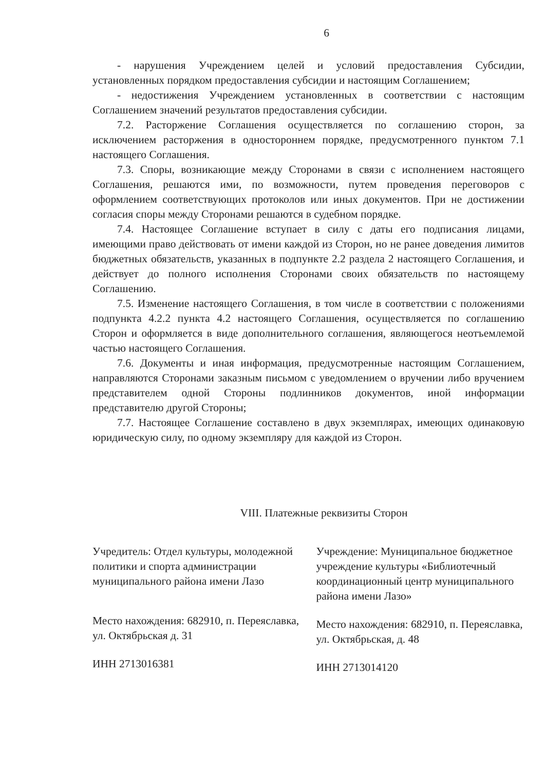6
- нарушения Учреждением целей и условий предоставления Субсидии, установленных порядком предоставления субсидии и настоящим Соглашением;
- недостижения Учреждением установленных в соответствии с настоящим Соглашением значений результатов предоставления субсидии.
7.2. Расторжение Соглашения осуществляется по соглашению сторон, за исключением расторжения в одностороннем порядке, предусмотренного пунктом 7.1 настоящего Соглашения.
7.3. Споры, возникающие между Сторонами в связи с исполнением настоящего Соглашения, решаются ими, по возможности, путем проведения переговоров с оформлением соответствующих протоколов или иных документов. При не достижении согласия споры между Сторонами решаются в судебном порядке.
7.4. Настоящее Соглашение вступает в силу с даты его подписания лицами, имеющими право действовать от имени каждой из Сторон, но не ранее доведения лимитов бюджетных обязательств, указанных в подпункте 2.2 раздела 2 настоящего Соглашения, и действует до полного исполнения Сторонами своих обязательств по настоящему Соглашению.
7.5. Изменение настоящего Соглашения, в том числе в соответствии с положениями подпункта 4.2.2 пункта 4.2 настоящего Соглашения, осуществляется по соглашению Сторон и оформляется в виде дополнительного соглашения, являющегося неотъемлемой частью настоящего Соглашения.
7.6. Документы и иная информация, предусмотренные настоящим Соглашением, направляются Сторонами заказным письмом с уведомлением о вручении либо вручением представителем одной Стороны подлинников документов, иной информации представителю другой Стороны;
7.7. Настоящее Соглашение составлено в двух экземплярах, имеющих одинаковую юридическую силу, по одному экземпляру для каждой из Сторон.
VIII. Платежные реквизиты Сторон
Учредитель: Отдел культуры, молодежной политики и спорта администрации муниципального района имени Лазо
Место нахождения: 682910, п. Переяславка, ул. Октябрьская д. 31
ИНН 2713016381
Учреждение: Муниципальное бюджетное учреждение культуры «Библиотечный координационный центр муниципального района имени Лазо»
Место нахождения: 682910, п. Переяславка, ул. Октябрьская, д. 48
ИНН 2713014120